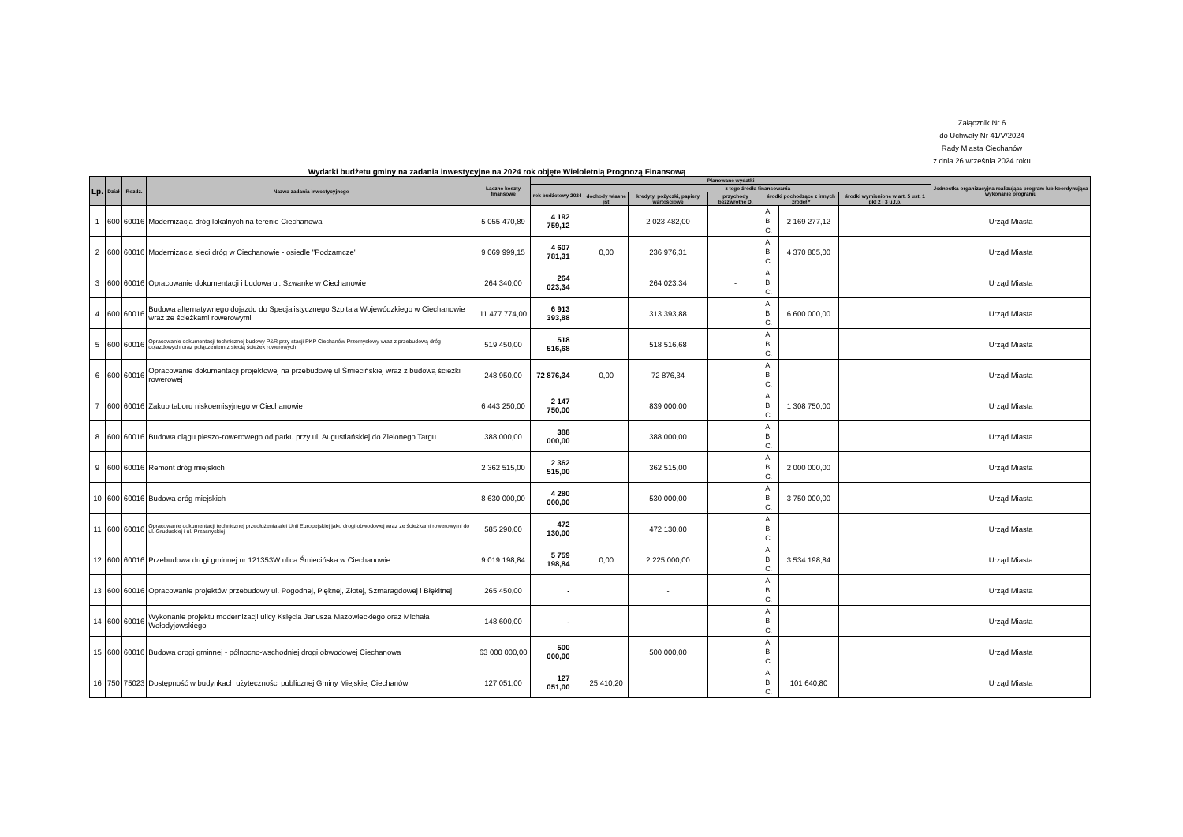Załącznik Nr 6
do Uchwały Nr 41/V/2024
Rady Miasta Ciechanów
z dnia 26 września 2024 roku
Wydatki budżetu gminy na zadania inwestycyjne na 2024 rok objęte Wieloletnią Prognozą Finansową
| Lp. | Dział | Rozdz. | Nazwa zadania inwestycyjnego | Łączne koszty finansowe | Planowane wydatki | | | | | | | Jednostka organizacyjna realizująca program lub koordynująca wykonanie programu |
| --- | --- | --- | --- | --- | --- | --- | --- | --- | --- | --- | --- | --- |
| | | | | | rok budżetowy 2024 | z tego źródła finansowania | | | | | | |
| | | | | | | dochody własne jst | kredyty, pożyczki, papiery wartościowe | przychody bezzwrotne D. | środki pochodzące z innych źródeł * | | środki wymienione w art. 5 ust. 1 pkt 2 i 3 u.f.p. | |
| 1 | 600 | 60016 | Modernizacja dróg lokalnych na terenie Ciechanowa | 5 055 470,89 | 4 192 759,12 | | 2 023 482,00 | | A. B. C. | 2 169 277,12 | | Urząd Miasta |
| 2 | 600 | 60016 | Modernizacja sieci dróg w Ciechanowie - osiedle "Podzamcze" | 9 069 999,15 | 4 607 781,31 | 0,00 | 236 976,31 | | A. B. C. | 4 370 805,00 | | Urząd Miasta |
| 3 | 600 | 60016 | Opracowanie dokumentacji i budowa ul. Szwanke w Ciechanowie | 264 340,00 | 264 023,34 | | 264 023,34 | - | A. B. C. | | | Urząd Miasta |
| 4 | 600 | 60016 | Budowa alternatywnego dojazdu do Specjalistycznego Szpitala Wojewódzkiego w Ciechanowie wraz ze ścieżkami rowerowymi | 11 477 774,00 | 6 913 393,88 | | 313 393,88 | | A. B. C. | 6 600 000,00 | | Urząd Miasta |
| 5 | 600 | 60016 | Opracowanie dokumentacji technicznej budowy P&R przy stacji PKP Ciechanów Przemysłowy wraz z przebudową dróg dojazdowych oraz połączeniem z siecią ścieżek rowerowych | 519 450,00 | 518 516,68 | | 518 516,68 | | A. B. C. | | | Urząd Miasta |
| 6 | 600 | 60016 | Opracowanie dokumentacji projektowej na przebudowę ul.Śmiecińskiej wraz z budową ścieżki rowerowej | 248 950,00 | 72 876,34 | 0,00 | 72 876,34 | | A. B. C. | | | Urząd Miasta |
| 7 | 600 | 60016 | Zakup taboru niskoemisyjnego w Ciechanowie | 6 443 250,00 | 2 147 750,00 | | 839 000,00 | | A. B. C. | 1 308 750,00 | | Urząd Miasta |
| 8 | 600 | 60016 | Budowa ciągu pieszo-rowerowego od parku przy ul. Augustiańskiej do Zielonego Targu | 388 000,00 | 388 000,00 | | 388 000,00 | | A. B. C. | | | Urząd Miasta |
| 9 | 600 | 60016 | Remont dróg miejskich | 2 362 515,00 | 2 362 515,00 | | 362 515,00 | | A. B. C. | 2 000 000,00 | | Urząd Miasta |
| 10 | 600 | 60016 | Budowa dróg miejskich | 8 630 000,00 | 4 280 000,00 | | 530 000,00 | | A. B. C. | 3 750 000,00 | | Urząd Miasta |
| 11 | 600 | 60016 | Opracowanie dokumentacji technicznej przedłużenia alei Unii Europejskiej jako drogi obwodowej wraz ze ścieżkami rowerowymi do ul. Gruduskiej i ul. Przasnyskiej | 585 290,00 | 472 130,00 | | 472 130,00 | | A. B. C. | | | Urząd Miasta |
| 12 | 600 | 60016 | Przebudowa drogi gminnej nr 121353W ulica Śmiecińska w Ciechanowie | 9 019 198,84 | 5 759 198,84 | 0,00 | 2 225 000,00 | | A. B. C. | 3 534 198,84 | | Urząd Miasta |
| 13 | 600 | 60016 | Opracowanie projektów przebudowy ul. Pogodnej, Pięknej, Złotej, Szmaragdowej i Błękitnej | 265 450,00 | - | | - | | A. B. C. | | | Urząd Miasta |
| 14 | 600 | 60016 | Wykonanie projektu modernizacji ulicy Księcia Janusza Mazowieckiego oraz Michała Wołodyjowskiego | 148 600,00 | - | | - | | A. B. C. | | | Urząd Miasta |
| 15 | 600 | 60016 | Budowa drogi gminnej - północno-wschodniej drogi obwodowej Ciechanowa | 63 000 000,00 | 500 000,00 | | 500 000,00 | | A. B. C. | | | Urząd Miasta |
| 16 | 750 | 75023 | Dostępność w budynkach użyteczności publicznej Gminy Miejskiej Ciechanów | 127 051,00 | 127 051,00 | 25 410,20 | | | A. B. C. | 101 640,80 | | Urząd Miasta |